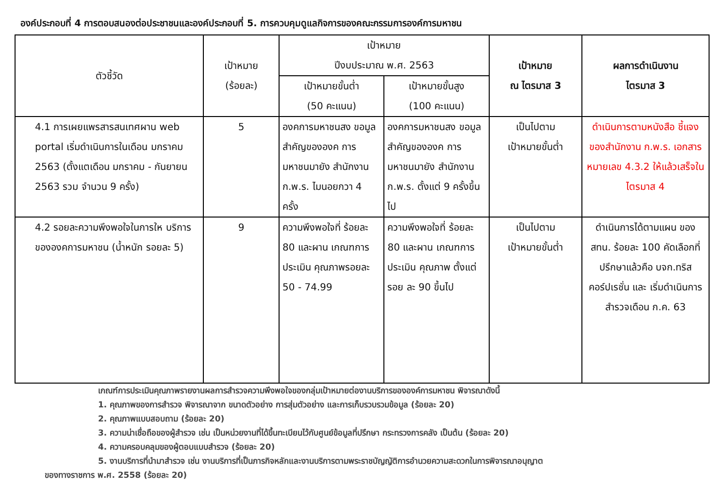องค์ประกอบที่ 4 การตอบสนองต่อประชาชนและองค์ประกอบที่ 5. การควบคุมดูแลกิจการของคณะกรรมการองค์การมหาชน
| ตัวชี้วัด | เป้าหมาย (ร้อยละ) | เป้าหมาย ปีงบประมาณ พ.ศ. 2563 | | เป้าหมาย ณ ไตรมาส 3 | ผลการดำเนินงาน ไตรมาส 3 |
| --- | --- | --- | --- | --- | --- |
| | | เป้าหมายขั้นต่ำ (50 คะแนน) | เป้าหมายขั้นสูง (100 คะแนน) | | |
| 4.1 การเผยแพรสารสนเทศผาน web portal เริ่มดำเนินการในเดือน มกราคม 2563 (ตั้งแตเดือน มกราคม - กันยายน 2563 รวม จำนวน 9 ครั้ง) | 5 | องคการมหาชนสง ขอมูลสำคัญขององค การมหาชนมายัง สำนักงาน ก.พ.ร. ไมนอยกวา 4 ครั้ง | องคการมหาชนสง ขอมูลสำคัญขององค การมหาชนมายัง สำนักงาน ก.พ.ร. ตั้งแต่ 9 ครั้งขึ้นไป | เป็นไปตาม เป้าหมายขั้นต่ำ | ดำเนินการตามหนังสือ ชี้แจงของสำนักงาน ก.พ.ร. เอกสารหมายเลข 4.3.2 ให้แล้วเสร็จในไตรมาส 4 |
| 4.2 รอยละความพึงพอใจในการให บริการขององคการมหาชน (น้ำหนัก รอยละ 5) | 9 | ความพึงพอใจที่ ร้อยละ 80 และผาน เกณฑการประเมิน คุณภาพรอยละ 50 - 74.99 | ความพึงพอใจที่ ร้อยละ 80 และผาน เกณฑการประเมิน คุณภาพ ตั้งแต่รอย ละ 90 ขึ้นไป | เป็นไปตาม เป้าหมายขั้นต่ำ | ดำเนินการได้ตามแผน ของ สทน. ร้อยละ 100 คัดเลือกที่ปรึกษาแล้วคือ บจก.ทริส คอร์ปเรชั่น และ เริ่มดำเนินการสำรวจเดือน ก.ค. 63 |
เกณฑ์การประเมินคุณภาพรายงานผลการสำรวจความพึงพอใจของกลุ่มเป้าหมายต่องานบริการขององค์การมหาชน พิจารณาดังนี้
1. คุณภาพของการสำรวจ พิจารณาจาก ขนาดตัวอย่าง การสุ่มตัวอย่าง และการเก็บรวบรวมข้อมูล (ร้อยละ 20)
2. คุณภาพแบบสอบถาม (ร้อยละ 20)
3. ความน่าเชื่อถือของผู้สำรวจ เช่น เป็นหน่วยงานที่ได้ขึ้นทะเบียนไว้กับศูนย์ข้อมูลที่ปรึกษา กระทรวงการคลัง เป็นต้น (ร้อยละ 20)
4. ความครอบคลุมของผู้ตอบแบบสำรวจ (ร้อยละ 20)
5. งานบริการที่นำมาสำรวจ เช่น งานบริการที่เป็นภารกิจหลักและงานบริการตามพระราชบัญญัติการอำนวยความสะดวกในการพิจารณาอนุญาตของทางราชการ พ.ศ. 2558 (ร้อยละ 20)